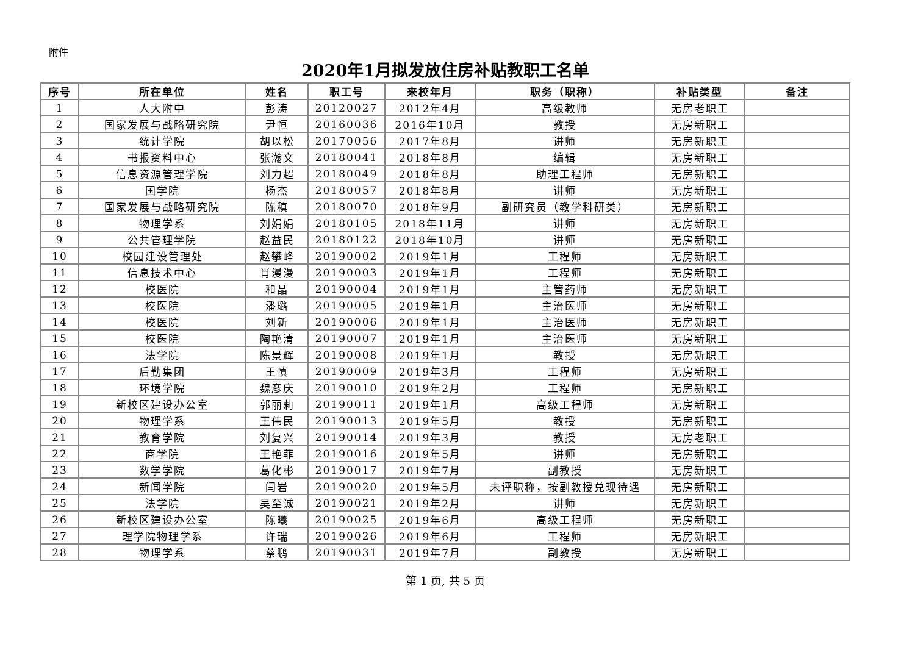附件
2020年1月拟发放住房补贴教职工名单
| 序号 | 所在单位 | 姓名 | 职工号 | 来校年月 | 职务（职称） | 补贴类型 | 备注 |
| --- | --- | --- | --- | --- | --- | --- | --- |
| 1 | 人大附中 | 彭涛 | 20120027 | 2012年4月 | 高级教师 | 无房老职工 | |
| 2 | 国家发展与战略研究院 | 尹恒 | 20160036 | 2016年10月 | 教授 | 无房新职工 | |
| 3 | 统计学院 | 胡以松 | 20170056 | 2017年8月 | 讲师 | 无房新职工 | |
| 4 | 书报资料中心 | 张瀚文 | 20180041 | 2018年8月 | 编辑 | 无房新职工 | |
| 5 | 信息资源管理学院 | 刘力超 | 20180049 | 2018年8月 | 助理工程师 | 无房新职工 | |
| 6 | 国学院 | 杨杰 | 20180057 | 2018年8月 | 讲师 | 无房新职工 | |
| 7 | 国家发展与战略研究院 | 陈稹 | 20180070 | 2018年9月 | 副研究员（教学科研类） | 无房新职工 | |
| 8 | 物理学系 | 刘娟娟 | 20180105 | 2018年11月 | 讲师 | 无房新职工 | |
| 9 | 公共管理学院 | 赵益民 | 20180122 | 2018年10月 | 讲师 | 无房新职工 | |
| 10 | 校园建设管理处 | 赵攀峰 | 20190002 | 2019年1月 | 工程师 | 无房新职工 | |
| 11 | 信息技术中心 | 肖漫漫 | 20190003 | 2019年1月 | 工程师 | 无房新职工 | |
| 12 | 校医院 | 和晶 | 20190004 | 2019年1月 | 主管药师 | 无房新职工 | |
| 13 | 校医院 | 潘璐 | 20190005 | 2019年1月 | 主治医师 | 无房新职工 | |
| 14 | 校医院 | 刘新 | 20190006 | 2019年1月 | 主治医师 | 无房新职工 | |
| 15 | 校医院 | 陶艳清 | 20190007 | 2019年1月 | 主治医师 | 无房新职工 | |
| 16 | 法学院 | 陈景辉 | 20190008 | 2019年1月 | 教授 | 无房新职工 | |
| 17 | 后勤集团 | 王慎 | 20190009 | 2019年3月 | 工程师 | 无房新职工 | |
| 18 | 环境学院 | 魏彦庆 | 20190010 | 2019年2月 | 工程师 | 无房新职工 | |
| 19 | 新校区建设办公室 | 郭丽莉 | 20190011 | 2019年1月 | 高级工程师 | 无房新职工 | |
| 20 | 物理学系 | 王伟民 | 20190013 | 2019年5月 | 教授 | 无房新职工 | |
| 21 | 教育学院 | 刘复兴 | 20190014 | 2019年3月 | 教授 | 无房老职工 | |
| 22 | 商学院 | 王艳菲 | 20190016 | 2019年5月 | 讲师 | 无房新职工 | |
| 23 | 数学学院 | 葛化彬 | 20190017 | 2019年7月 | 副教授 | 无房新职工 | |
| 24 | 新闻学院 | 闫岩 | 20190020 | 2019年5月 | 未评职称，按副教授兑现待遇 | 无房新职工 | |
| 25 | 法学院 | 吴至诚 | 20190021 | 2019年2月 | 讲师 | 无房新职工 | |
| 26 | 新校区建设办公室 | 陈曦 | 20190025 | 2019年6月 | 高级工程师 | 无房新职工 | |
| 27 | 理学院物理学系 | 许瑞 | 20190026 | 2019年6月 | 工程师 | 无房新职工 | |
| 28 | 物理学系 | 蔡鹏 | 20190031 | 2019年7月 | 副教授 | 无房新职工 | |
第 1 页, 共 5 页